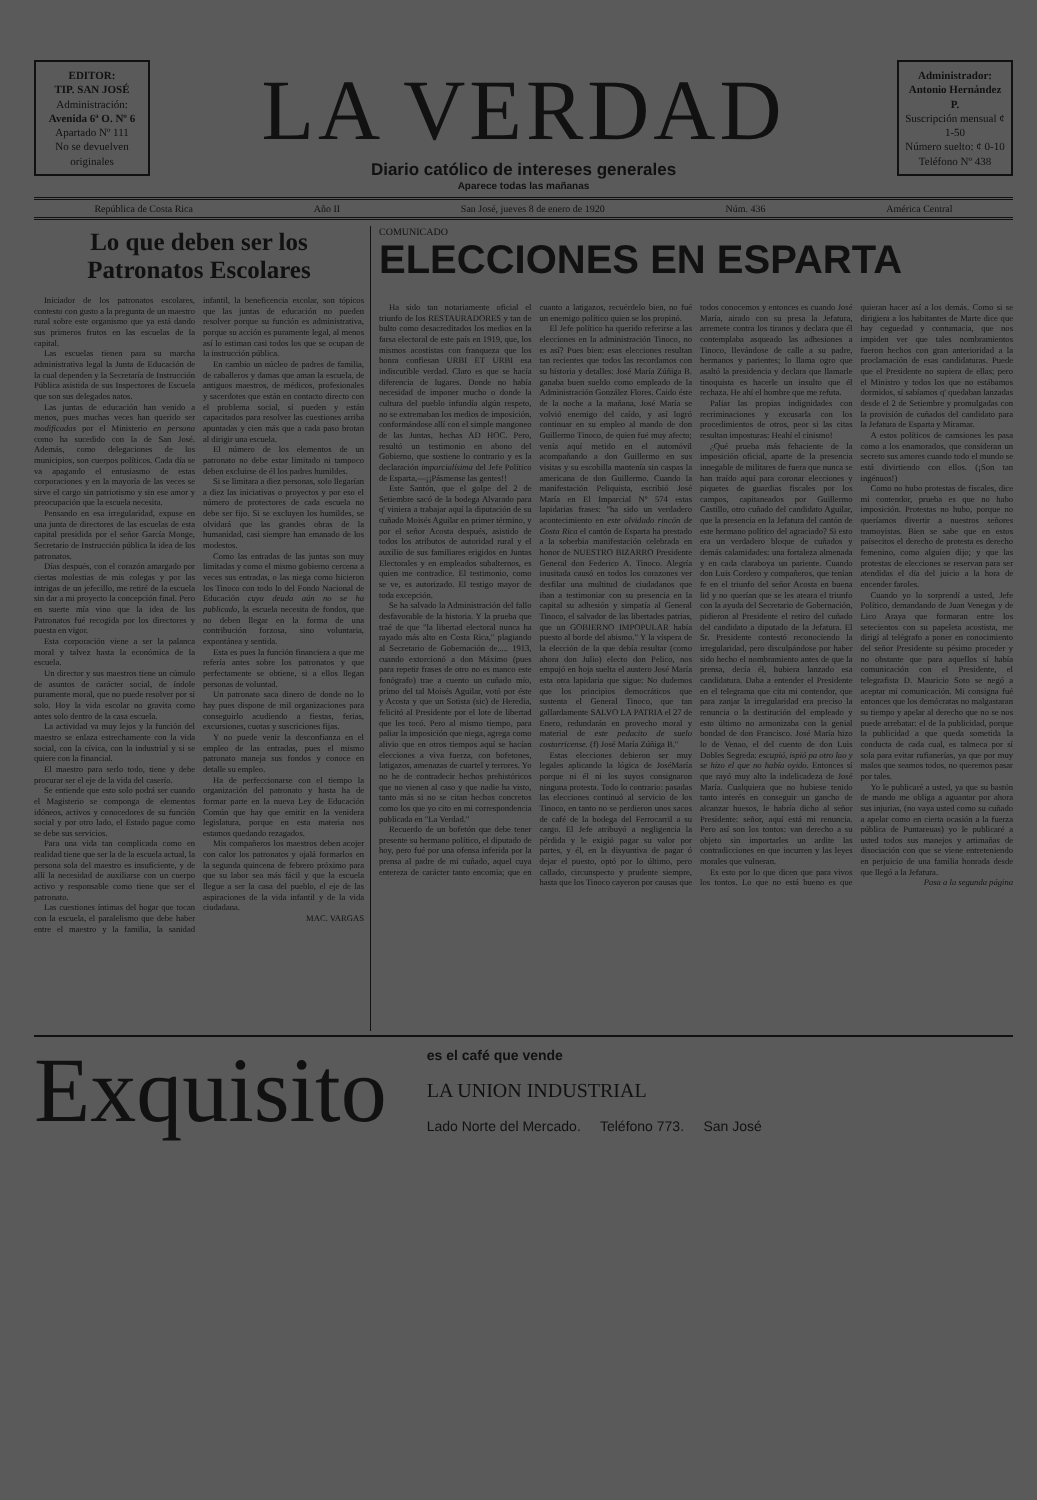EDITOR:
TIP. SAN JOSÉ
Administración:
Avenida 6ª O. Nº 6
Apartado Nº 111
No se devuelven originales
LA VERDAD
Diario católico de intereses generales
Aparece todas las mañanas
Administrador:
Antonio Hernández P.
Suscripción mensual ¢ 1-50
Número suelto: ¢ 0-10
Teléfono Nº 438
República de Costa Rica Año II San José, jueves 8 de enero de 1920 Núm. 436 América Central
Lo que deben ser los Patronatos Escolares
Iniciador de los patronatos escolares, contesto con gusto a la pregunta de un maestro rural sobre este organismo que ya está dando sus primeros frutos en las escuelas de la capital.
Las escuelas tienen para su marcha administrativa legal la Junta de Educación de la cual dependen y la Secretaría de Instrucción Pública asistida de sus Inspectores de Escuela que son sus delegados natos.
Las juntas de educación han venido a menos, pues muchas veces han querido ser modificadas por el Ministerio en persona como ha sucedido con la de San José. Además, como delegaciones de los municipios, son cuerpos políticos. Cada día se va apagando el entusiasmo de estas corporaciones y en la mayoría de las veces se sirve el cargo sin patriotismo y sin ese amor y preocupación que la escuela necesita.
Pensando en esa irregularidad, expuse en una junta de directores de las escuelas de esta capital presidida por el señor García Monge, Secretario de Instrucción pública la idea de los patronatos.
Días después, con el corazón amargado por ciertas molestias de mis colegas y por las intrigas de un jefecillo, me retiré de la escuela sin dar a mi proyecto la concepción final. Pero en suerte mía vino que la idea de los Patronatos fué recogida por los directores y puesta en vigor.
Esta corporación viene a ser la palanca moral y talvez hasta la económica de la escuela.
Un director y sus maestros tiene un cúmulo de asuntos de carácter social, de índole puramente moral, que no puede resolver por sí solo. Hoy la vida escolar no gravita como antes solo dentro de la casa escuela.
La actividad va muy lejos y la función del maestro se enlaza estrechamente con la vida social, con la cívica, con la industrial y si se quiere con la financial.
El maestro para serlo todo, tiene y debe procurar ser el eje de la vida del caserío.
Se entiende que esto solo podrá ser cuando el Magisterio se componga de elementos idóneos, activos y conocedores de su función social y por otro lado, el Estado pague como se debe sus servicios.
Para una vida tan complicada como en realidad tiene que ser la de la escuela actual, la persona sola del maestro es insuficiente, y de allí la necesidad de auxiliarse con un cuerpo activo y responsable como tiene que ser el patronato.
Las cuestiones íntimas del hogar que tocan con la escuela, el paralelismo que debe haber entre el maestro y la familia, la sanidad infantil, la beneficencia escolar, son tópicos que las juntas de educación no pueden resolver porque su función es administrativa, porque su acción es puramente legal, al menos así lo estiman casi todos los que se ocupan de la instrucción pública.
En cambio un núcleo de padres de familia, de caballeros y damas que aman la escuela, de antiguos maestros, de médicos, profesionales y sacerdotes que están en contacto directo con el problema social, sí pueden y están capacitados para resolver las cuestiones arriba apuntadas y cien más que a cada paso brotan al dirigir una escuela.
El número de los elementos de un patronato no debe estar limitado ni tampoco deben excluirse de él los padres humildes.
Si se limitara a diez personas, solo llegarían a diez las iniciativas o proyectos y por eso el número de protectores de cada escuela no debe ser fijo. Si se excluyen los humildes, se olvidará que las grandes obras de la humanidad, casi siempre han emanado de los modestos.
Como las entradas de las juntas son muy limitadas y como el mismo gobierno cercena a veces sus entradas, o las niega como hicieron los Tinoco con todo lo del Fondo Nacional de Educación cuya deuda aún no se ha publicado, la escuela necesita de fondos, que no deben llegar en la forma de una contribución forzosa, sino voluntaria, expontánea y sentida.
Esta es pues la función financiera a que me refería antes sobre los patronatos y que perfectamente se obtiene, si a ellos llegan personas de voluntad.
Un patronato saca dinero de donde no lo hay pues dispone de mil organizaciones para conseguirlo acudiendo a fiestas, ferias, excursiones, cuotas y suscriciones fijas.
Y no puede venir la desconfianza en el empleo de las entradas, pues el mismo patronato maneja sus fondos y conoce en detalle su empleo.
Ha de perfeccionarse con el tiempo la organización del patronato y hasta ha de formar parte en la nueva Ley de Educación Común que hay que emitir en la venidera legislatura, porque en esta materia nos estamos quedando rezagados.
Mis compañeros los maestros deben acojer con calor los patronatos y ojalá formarlos en la segunda quincena de febrero próximo para que su labor sea más fácil y que la escuela llegue a ser la casa del pueblo, el eje de las aspiraciones de la vida infantil y de la vida ciudadana.
MAC. VARGAS
COMUNICADO
ELECCIONES EN ESPARTA
Ha sido tan notariamente oficial el triunfo de los RESTAURADORES y tan de bulto como desacreditados los medios en la farsa electoral de este país en 1919, que, los mismos acostistas con franqueza que los honra confiesan URBI ET URBI esa indiscutible verdad. Claro es que se hacía diferencia de lugares. Donde no había necesidad de imponer mucho o donde la cultura del pueblo infundía algún respeto, no se extremaban los medios de imposición, conformándose allí con el simple mangoneo de las Juntas, hechas AD HOC. Pero, resultó un testimonio en abono del Gobierno, que sostiene lo contrario y es la declaración imparcialísima del Jefe Político de Esparta,—¡¡Pásmense las gentes!!
Este Santón, que el golpe del 2 de Setiembre sacó de la bodega Alvarado para q' viniera a trabajar aquí la diputación de su cuñado Moisés Aguilar en primer término, y por el señor Acosta después, asistido de todos los atributos de autoridad rural y el auxilio de sus familiares erigidos en Juntas Electorales y en empleados subalternos, es quien me contradice. El testimonio, como se ve, es autorizado. El testigo mayor de toda excepción.
Se ha salvado la Administración del fallo desfavorable de la historia. Y la prueba que traé de que "la libertad electoral nunca ha rayado más alto en Costa Rica," plagiando al Secretario de Gobernación de..... 1913, cuando extorcionó a don Máximo (pues para repetir frases de otro no es manco este fonógrafo) trae a cuento un cuñado mío, primo del tal Moisés Aguilar, votó por éste y Acosta y que un Sotista (sic) de Heredia, felicitó al Presidente por el lote de libertad que les tocó. Pero al mismo tiempo, para paliar la imposición que niega, agrega como alivio que en otros tiempos aquí se hacían elecciones a viva fuerza, con bofetones, latigazos, amenazas de cuartel y terrores. Yo no he de contradecir hechos prehistóricos que no vienen al caso y que nadie ha visto, tanto más si no se citan hechos concretos como los que yo cito en mi correspondencia publicada en "La Verdad."
Recuerdo de un bofetón que debe tener presente su hermano político, el diputado de hoy, pero fué por una ofensa inferida por la prensa al padre de mi cuñado, aquel cuya entereza de carácter tanto encomia; que en cuanto a latigazos, recuérdelo bien, no fué un enemigo político quien se los propinó.
El Jefe político ha querido referirse a las elecciones en la administración Tinoco, no es así? Pues bien: esas elecciones resultan tan recientes que todos las recordamos con su historia y detalles: José María Zúñiga B. ganaba buen sueldo como empleado de la Administración González Flores. Caido éste de la noche a la mañana, José María se volvió enemigo del caído, y así logró continuar en su empleo al mando de don Guillermo Tinoco, de quien fué muy afecto; venía aquí metido en el automóvil acompañando a don Guillermo en sus visitas y su escobilla mantenía sin caspas la americana de don Guillermo. Cuando la manifestación Peliquista, escribió José María en El Imparcial Nº 574 estas lapidarias frases: "ha sido un verdadero acontecimiento en este olvidado rincón de Costa Rica el cantón de Esparta ha prestado a la soberbia manifestación celebrada en honor de NUESTRO BIZARRO Presidente General don Federico A. Tinoco. Alegría inusitada causó en todos los corazones ver desfilar una multitud de ciudadanos que iban a testimoniar con su presencia en la capital su adhesión y simpatía al General Tinoco, el salvador de las libertades patrias, que un GOBIERNO IMPOPULAR había puesto al borde del abismo." Y la víspera de la elección de la que debía resultar (como ahora don Julio) electo don Pelico, nos empujó en hoja suelta el austero José María esta otra lapidaria que sigue: No dudemos que los principios democráticos que sustenta el General Tinoco, que tan gallardamente SALVO LA PATRIA el 27 de Enero, redundarán en provecho moral y material de este pedacito de suelo costarricense. (f) José María Zúñiga B."
Estas elecciones debieron ser muy legales aplicando la lógica de JoséMaría porque ni él ni los suyos consignaron ninguna protesta. Todo lo contrario: pasadas las elecciones continuó al servicio de los Tinoco, en tanto no se perdieron unos sacos de café de la bodega del Ferrocarril a su cargo. El Jefe atribuyó a negligencia la pérdida y le exigió pagar su valor por partes, y él, en la disyuntiva de pagar ó dejar el puesto, optó por lo último, pero callado, circunspecto y prudente siempre, hasta que los Tinoco cayeron por causas que todos conocemos y entonces es cuando José María, airado con su presa la Jefatura, arremete contra los tiranos y declara que él contemplaba asqueado las adhesiones a Tinoco, llevándose de calle a su padre, hermanos y parientes; lo llama ogro que asaltó la presidencia y declara que llamarle tinoquista es hacerle un insulto que él rechaza. He ahí el hombre que me refuta.
Paliar las propias indignidades con recriminaciones y excusarla con los procedimientos de otros, peor si las citas resultan imposturas: Heahí el cinismo!
¿Qué prueba más fehaciente de la imposición oficial, aparte de la presencia innegable de militares de fuera que nunca se han traído aquí para coronar elecciones y piquetes de guardias fiscales por los campos, capitaneados por Guillermo Castillo, otro cuñado del candidato Aguilar, que la presencia en la Jefatura del cantón de este hermano político del agraciado? Si esto era un verdadero bloque de cuñados y demás calamidades: una fortaleza almenada y en cada claraboya un pariente. Cuando don Luis Cordero y compañeros, que tenían fe en el triunfo del señor Acosta en buena lid y no querían que se les ateara el triunfo con la ayuda del Secretario de Gobernación, pidieron al Presidente el retiro del cuñado del candidato a diputado de la Jefatura. El Sr. Presidente contestó reconociendo la irregularidad, pero disculpándose por haber sido hecho el nombramiento antes de que la prensa, decía él, hubiera lanzado esa candidatura. Daba a entender el Presidente en el telegrama que cita mi contendor, que para zanjar la irregularidad era preciso la renuncia o la destitución del empleado y esto último no armonizaba con la genial bondad de don Francisco. José María hizo lo de Venao, el del cuento de don Luis Dobles Segreda: escupió, ispió pa otro lao y se hizo el que no había oyido. Entonces sí que rayó muy alto la indelicadeza de José María. Cualquiera que no hubiese tenido tanto interés en conseguir un gancho de alcanzar huesos, le habría dicho al señor Presidente: señor, aquí está mi renuncia. Pero así son los tontos: van derecho a su objeto sin importarles un ardite las contradicciones en que incurren y las leyes morales que vulneran.
Es esto por lo que dicen que para vivos los tontos. Lo que no está bueno es que quieran hacer así a los demás. Como si se dirigiera a los habitantes de Marte dice que hay ceguedad y contumacia, que nos impiden ver que tales nombramientos fueron hechos con gran anterioridad a la proclamación de esas candidaturas. Puede que el Presidente no supiera de ellas; pero el Ministro y todos los que no estábamos dormidos, sí sabíamos q' quedaban lanzadas desde el 2 de Setiembre y promulgadas con la provisión de cuñados del candidato para la Jefatura de Esparta y Miramar.
A estos políticos de camsiones les pasa como a los enamorados, que consideran un secreto sus amores cuando todo el mundo se está divirtiendo con ellos. (¡Son tan ingénuos!)
Como no hubo protestas de fiscales, dice mi contendor, prueba es que no habo imposición. Protestas no hubo, porque no queríamos divertir a nuestros señores tramoyistas. Bien se sabe que en estos paísecitos el derecho de protesta es derecho femenino, como alguien dijo; y que las protestas de elecciones se reservan para ser atendidas el día del juicio a la hora de encender faroles.
Cuando yo lo sorprendí a usted, Jefe Político, demandando de Juan Venegas y de Lico Araya que formaran entre los setecientos con su papeleta acostista, me dirigí al telégrafo a poner en conocimiento del señor Presidente su pésimo proceder y no obstante que para aquellos sí había comunicación con el Presidente, el telegrafista D. Mauricio Soto se negó a aceptar mi comunicación. Mi consigna fué entonces que los demócratas no malgastaran su tiempo y apelar al derecho que no se nos puede arrebatar: el de la publicidad, porque la publicidad a que queda sometida la conducta de cada cual, es talmeca por sí sola para evitar rufianerías, ya que por muy malos que seamos todos, no queremos pasar por tales.
Yo le publicaré a usted, ya que su bastón de mando me obliga a aguantar por ahora sus injurias, (no vaya usted como su cuñado a apelar como en cierta ocasión a la fuerza pública de Puntareuas) yo le publicaré a usted todos sus manejos y artimañas de disociación con que se viene entreteniendo en perjuicio de una familia honrada desde que llegó a la Jefatura.
Pasa a la segunda página
Exquisito
es el café que vende
LA UNION INDUSTRIAL
Lado Norte del Mercado. Teléfono 773. San José